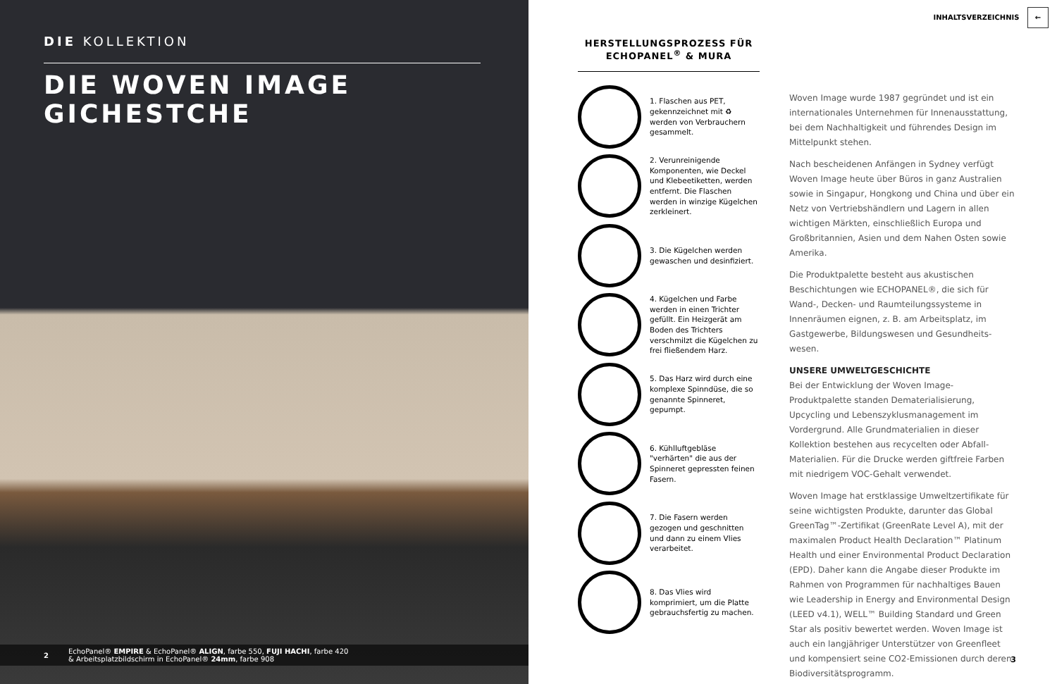DIE KOLLEKTION
DIE WOVEN IMAGE GICHESTCHE
2
EchoPanel® EMPIRE & EchoPanel® ALIGN, farbe 550, FUJI HACHI, farbe 420
& Arbeitsplatzbildschirm in EchoPanel® 24mm, farbe 908
INHALTSVERZEICHNIS ←
HERSTELLUNGSPROZESS FÜR ECHOPANEL<sup>®</sup> & MURA
1. Flaschen aus PET, gekennzeichnet mit ♻ werden von Verbrauchern gesammelt.
2. Verunreinigende Komponenten, wie Deckel und Klebeetiketten, werden entfernt. Die Flaschen werden in winzige Kügelchen zerkleinert.
3. Die Kügelchen werden gewaschen und desinfiziert.
4. Kügelchen und Farbe werden in einen Trichter gefüllt. Ein Heizgerät am Boden des Trichters verschmilzt die Kügelchen zu frei fließendem Harz.
5. Das Harz wird durch eine komplexe Spinndüse, die so genannte Spinneret, gepumpt.
6. Kühlluftgebläse "verhärten" die aus der Spinneret gepressten feinen Fasern.
7. Die Fasern werden gezogen und geschnitten und dann zu einem Vlies verarbeitet.
8. Das Vlies wird komprimiert, um die Platte gebrauchsfertig zu machen.
Woven Image wurde 1987 gegründet und ist ein internationales Unternehmen für Innenausstattung, bei dem Nachhaltigkeit und führendes Design im Mittelpunkt stehen.
Nach bescheidenen Anfängen in Sydney verfügt Woven Image heute über Büros in ganz Australien sowie in Singapur, Hongkong und China und über ein Netz von Vertriebshändlern und Lagern in allen wichtigen Märkten, einschließlich Europa und Großbritannien, Asien und dem Nahen Osten sowie Amerika.
Die Produktpalette besteht aus akustischen Beschichtungen wie ECHOPANEL®, die sich für Wand-, Decken- und Raumteilungssysteme in Innenräumen eignen, z. B. am Arbeitsplatz, im Gastgewerbe, Bildungswesen und Gesundheits-wesen.
UNSERE UMWELTGESCHICHTE
Bei der Entwicklung der Woven Image-Produktpalette standen Dematerialisierung, Upcycling und Lebenszyklusmanagement im Vordergrund. Alle Grundmaterialien in dieser Kollektion bestehen aus recycelten oder Abfall-Materialien. Für die Drucke werden giftfreie Farben mit niedrigem VOC-Gehalt verwendet.
Woven Image hat erstklassige Umweltzertifikate für seine wichtigsten Produkte, darunter das Global GreenTag™-Zertifikat (GreenRate Level A), mit der maximalen Product Health Declaration™ Platinum Health und einer Environmental Product Declaration (EPD). Daher kann die Angabe dieser Produkte im Rahmen von Programmen für nachhaltiges Bauen wie Leadership in Energy and Environmental Design (LEED v4.1), WELL™ Building Standard und Green Star als positiv bewertet werden. Woven Image ist auch ein langjähriger Unterstützer von Greenfleet und kompensiert seine CO2-Emissionen durch deren Biodiversitätsprogramm.
3